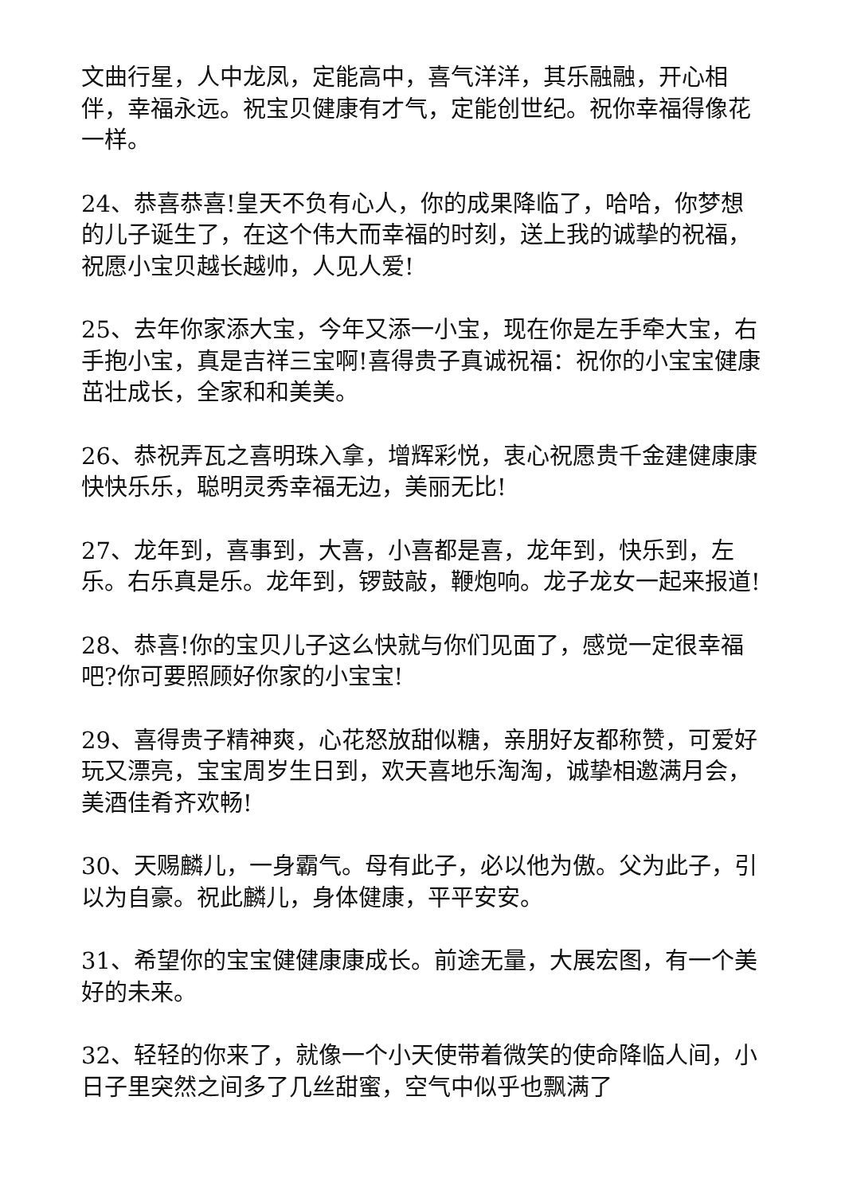文曲行星，人中龙凤，定能高中，喜气洋洋，其乐融融，开心相伴，幸福永远。祝宝贝健康有才气，定能创世纪。祝你幸福得像花一样。
24、恭喜恭喜!皇天不负有心人，你的成果降临了，哈哈，你梦想的儿子诞生了，在这个伟大而幸福的时刻，送上我的诚挚的祝福，祝愿小宝贝越长越帅，人见人爱!
25、去年你家添大宝，今年又添一小宝，现在你是左手牵大宝，右手抱小宝，真是吉祥三宝啊!喜得贵子真诚祝福：祝你的小宝宝健康茁壮成长，全家和和美美。
26、恭祝弄瓦之喜明珠入拿，增辉彩悦，衷心祝愿贵千金建健康康快快乐乐，聪明灵秀幸福无边，美丽无比!
27、龙年到，喜事到，大喜，小喜都是喜，龙年到，快乐到，左乐。右乐真是乐。龙年到，锣鼓敲，鞭炮响。龙子龙女一起来报道!
28、恭喜!你的宝贝儿子这么快就与你们见面了，感觉一定很幸福吧?你可要照顾好你家的小宝宝!
29、喜得贵子精神爽，心花怒放甜似糖，亲朋好友都称赞，可爱好玩又漂亮，宝宝周岁生日到，欢天喜地乐淘淘，诚挚相邀满月会，美酒佳肴齐欢畅!
30、天赐麟儿，一身霸气。母有此子，必以他为傲。父为此子，引以为自豪。祝此麟儿，身体健康，平平安安。
31、希望你的宝宝健健康康成长。前途无量，大展宏图，有一个美好的未来。
32、轻轻的你来了，就像一个小天使带着微笑的使命降临人间，小日子里突然之间多了几丝甜蜜，空气中似乎也飘满了